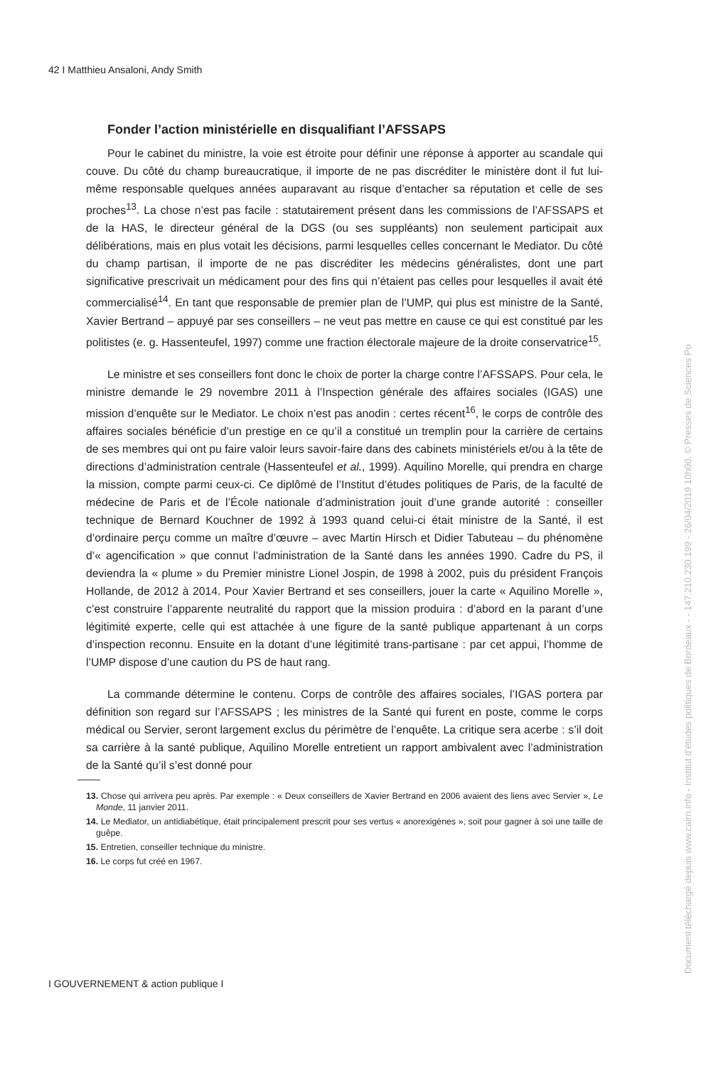42 I Matthieu Ansaloni, Andy Smith
Fonder l’action ministérielle en disqualifiant l’AFSSAPS
Pour le cabinet du ministre, la voie est étroite pour définir une réponse à apporter au scandale qui couve. Du côté du champ bureaucratique, il importe de ne pas discréditer le ministère dont il fut lui-même responsable quelques années auparavant au risque d’entacher sa réputation et celle de ses proches<sup>13</sup>. La chose n’est pas facile : statutairement présent dans les commissions de l’AFSSAPS et de la HAS, le directeur général de la DGS (ou ses suppléants) non seulement participait aux délibérations, mais en plus votait les décisions, parmi lesquelles celles concernant le Mediator. Du côté du champ partisan, il importe de ne pas discréditer les médecins généralistes, dont une part significative prescrivait un médicament pour des fins qui n’étaient pas celles pour lesquelles il avait été commercialisé<sup>14</sup>. En tant que responsable de premier plan de l’UMP, qui plus est ministre de la Santé, Xavier Bertrand – appuyé par ses conseillers – ne veut pas mettre en cause ce qui est constitué par les politistes (e. g. Hassenteufel, 1997) comme une fraction électorale majeure de la droite conservatrice<sup>15</sup>.
Le ministre et ses conseillers font donc le choix de porter la charge contre l’AFSSAPS. Pour cela, le ministre demande le 29 novembre 2011 à l’Inspection générale des affaires sociales (IGAS) une mission d’enquête sur le Mediator. Le choix n’est pas anodin : certes récent<sup>16</sup>, le corps de contrôle des affaires sociales bénéficie d’un prestige en ce qu’il a constitué un tremplin pour la carrière de certains de ses membres qui ont pu faire valoir leurs savoir-faire dans des cabinets ministériels et/ou à la tête de directions d’administration centrale (Hassenteufel et al., 1999). Aquilino Morelle, qui prendra en charge la mission, compte parmi ceux-ci. Ce diplômé de l’Institut d’études politiques de Paris, de la faculté de médecine de Paris et de l’École nationale d’administration jouit d’une grande autorité : conseiller technique de Bernard Kouchner de 1992 à 1993 quand celui-ci était ministre de la Santé, il est d’ordinaire perçu comme un maître d’œuvre – avec Martin Hirsch et Didier Tabuteau – du phénomène d’« agencification » que connut l’administration de la Santé dans les années 1990. Cadre du PS, il deviendra la « plume » du Premier ministre Lionel Jospin, de 1998 à 2002, puis du président François Hollande, de 2012 à 2014. Pour Xavier Bertrand et ses conseillers, jouer la carte « Aquilino Morelle », c’est construire l’apparente neutralité du rapport que la mission produira : d’abord en la parant d’une légitimité experte, celle qui est attachée à une figure de la santé publique appartenant à un corps d’inspection reconnu. Ensuite en la dotant d’une légitimité trans-partisane : par cet appui, l’homme de l’UMP dispose d’une caution du PS de haut rang.
La commande détermine le contenu. Corps de contrôle des affaires sociales, l’IGAS portera par définition son regard sur l’AFSSAPS ; les ministres de la Santé qui furent en poste, comme le corps médical ou Servier, seront largement exclus du périmètre de l’enquête. La critique sera acerbe : s’il doit sa carrière à la santé publique, Aquilino Morelle entretient un rapport ambivalent avec l’administration de la Santé qu’il s’est donné pour
13. Chose qui arrivera peu après. Par exemple : « Deux conseillers de Xavier Bertrand en 2006 avaient des liens avec Servier », Le Monde, 11 janvier 2011.
14. Le Mediator, un antidiabétique, était principalement prescrit pour ses vertus « anorexigènes », soit pour gagner à soi une taille de guêpe.
15. Entretien, conseiller technique du ministre.
16. Le corps fut créé en 1967.
I GOUVERNEMENT & action publique I
Document téléchargé depuis www.cairn.info - Institut d'études politiques de Bordeaux - - 147.210.230.199 - 26/04/2019 10h00. © Presses de Sciences Po